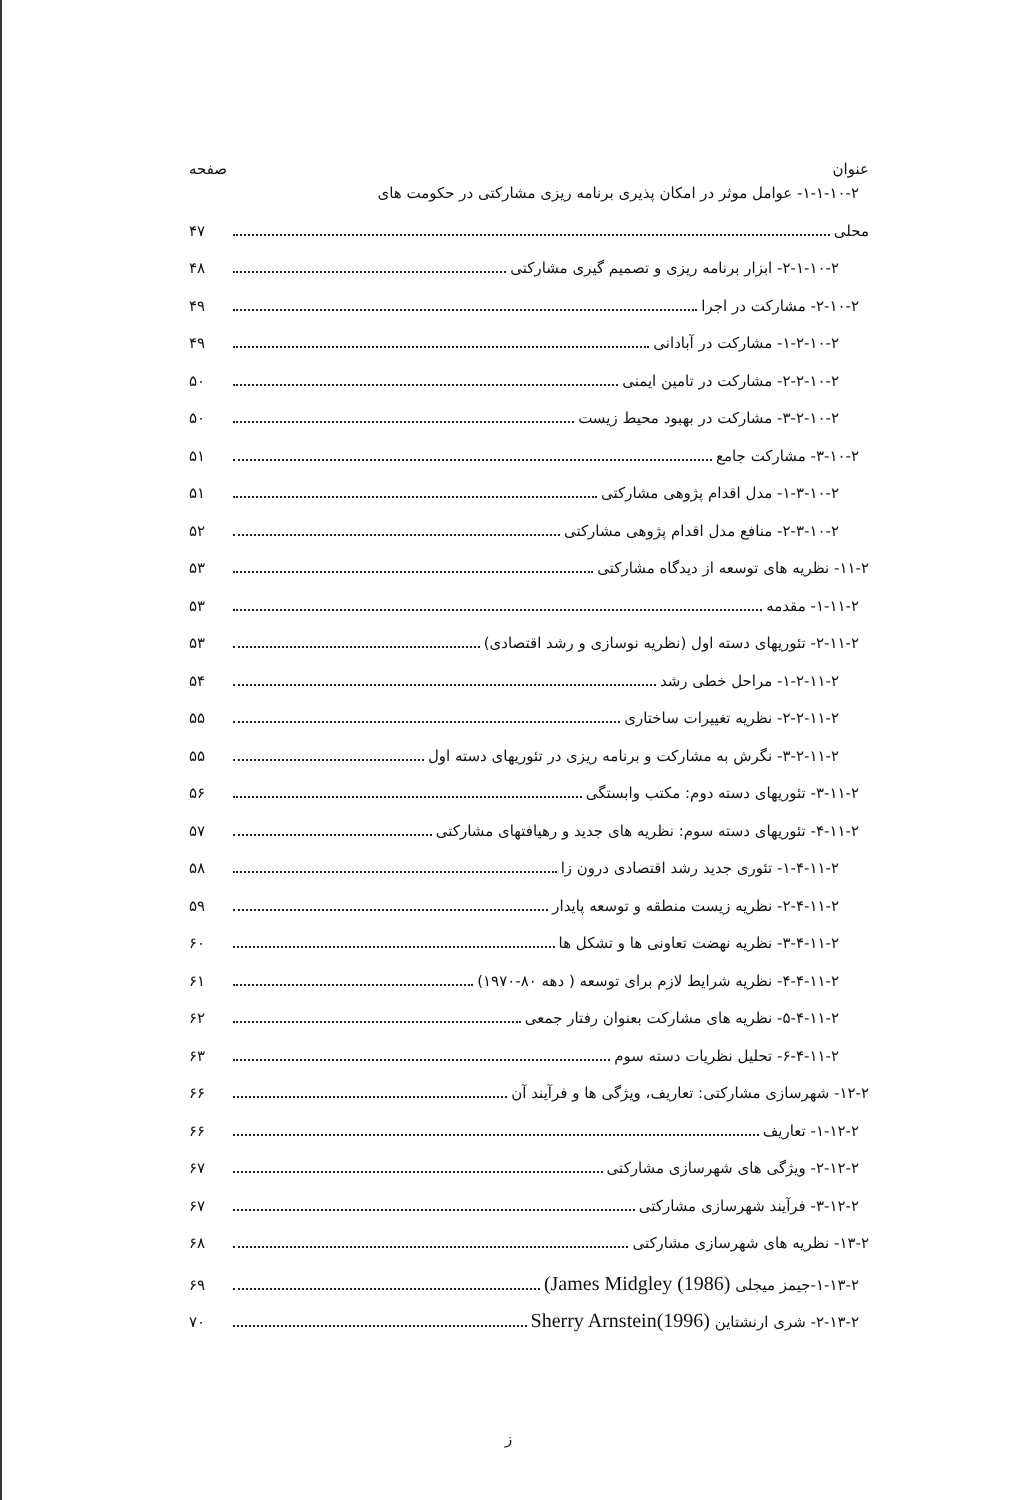عنوان صفحه
۱-۱-۱۰-۲- عوامل موثر در امکان پذیری برنامه ریزی مشارکتی در حکومت های
محلی ۴۷
۲-۱-۱۰-۲- ابزار برنامه ریزی و تصمیم گیری مشارکتی ۴۸
۲-۱۰-۲- مشارکت در اجرا ۴۹
۱-۲-۱۰-۲- مشارکت در آبادانی ۴۹
۲-۲-۱۰-۲- مشارکت در تامین ایمنی ۵۰
۳-۲-۱۰-۲- مشارکت در بهبود محیط زیست ۵۰
۳-۱۰-۲- مشارکت جامع ۵۱
۱-۳-۱۰-۲- مدل اقدام پژوهی مشارکتی ۵۱
۲-۳-۱۰-۲- منافع مدل اقدام پژوهی مشارکتی ۵۲
۱۱-۲- نظریه های توسعه از دیدگاه مشارکتی ۵۳
۱-۱۱-۲- مقدمه ۵۳
۲-۱۱-۲- تئوریهای دسته اول (نظریه نوسازی و رشد اقتصادی) ۵۳
۱-۲-۱۱-۲- مراحل خطی رشد ۵۴
۲-۲-۱۱-۲- نظریه تغییرات ساختاری ۵۵
۳-۲-۱۱-۲- نگرش به مشارکت و برنامه ریزی در تئوریهای دسته اول ۵۵
۳-۱۱-۲- تئوریهای دسته دوم: مکتب وابستگی ۵۶
۴-۱۱-۲- تئوریهای دسته سوم: نظریه های جدید و رهیافتهای مشارکتی ۵۷
۱-۴-۱۱-۲- تئوری جدید رشد اقتصادی درون زا ۵۸
۲-۴-۱۱-۲- نظریه زیست منطقه و توسعه پایدار ۵۹
۳-۴-۱۱-۲- نظریه نهضت تعاونی ها و تشکل ها ۶۰
۴-۴-۱۱-۲- نظریه شرایط لازم برای توسعه ( دهه ۸۰-۱۹۷۰) ۶۱
۵-۴-۱۱-۲- نظریه های مشارکت بعنوان رفتار جمعی ۶۲
۶-۴-۱۱-۲- تحلیل نظریات دسته سوم ۶۳
۱۲-۲- شهرسازی مشارکتی: تعاریف، ویژگی ها و فرآیند آن ۶۶
۱-۱۲-۲- تعاریف ۶۶
۲-۱۲-۲- ویژگی های شهرسازی مشارکتی ۶۷
۳-۱۲-۲- فرآیند شهرسازی مشارکتی ۶۷
۱۳-۲- نظریه های شهرسازی مشارکتی ۶۸
۱-۱۳-۲-جیمز میجلی (James Midgley (1986) ۶۹
۲-۱۳-۲- شری ارنشتاین Sherry Arnstein(1996) ۷۰
ز